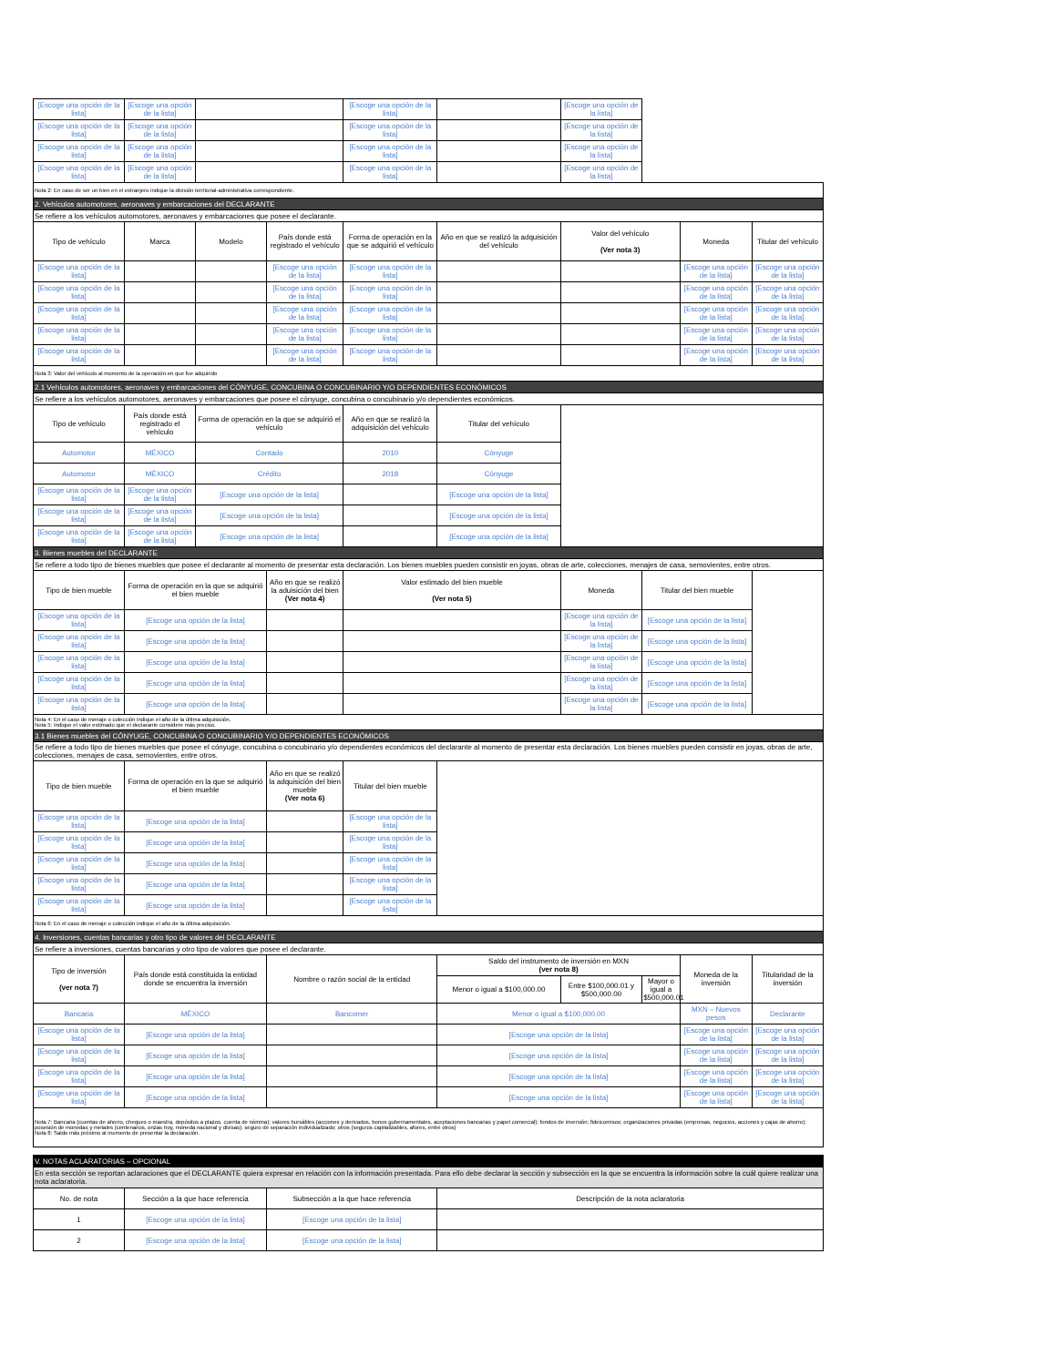| [Escoge una opción de la lista] | [Escoge una opción de la lista] | | | [Escoge una opción de la lista] | | [Escoge una opción de la lista] | | | |
| [Escoge una opción de la lista] | [Escoge una opción de la lista] | | | [Escoge una opción de la lista] | | [Escoge una opción de la lista] | | | |
| [Escoge una opción de la lista] | [Escoge una opción de la lista] | | | [Escoge una opción de la lista] | | [Escoge una opción de la lista] | | | |
| [Escoge una opción de la lista] | [Escoge una opción de la lista] | | | [Escoge una opción de la lista] | | [Escoge una opción de la lista] | | | |
| Nota 2: En caso de ser un bien en el extranjero indique la división territorial-administrativa correspondiente. | | | | | | | | | |
| 2. Vehículos automotores, aeronaves y embarcaciones del DECLARANTE | | | | | | | | | |
| Se refiere a los vehículos automotores, aeronaves y embarcaciones que posee el declarante. | | | | | | | | | |
| Tipo de vehículo | Marca | Modelo | País donde está registrado el vehículo | Forma de operación en la que se adquirió el vehículo | Año en que se realizó la adquisición del vehículo | Valor del vehículo (Ver nota 3) | | Moneda | Titular del vehículo |
| [Escoge una opción de la lista] | | | [Escoge una opción de la lista] | [Escoge una opción de la lista] | | | | [Escoge una opción de la lista] | [Escoge una opción de la lista] |
| [Escoge una opción de la lista] | | | [Escoge una opción de la lista] | [Escoge una opción de la lista] | | | | [Escoge una opción de la lista] | [Escoge una opción de la lista] |
| [Escoge una opción de la lista] | | | [Escoge una opción de la lista] | [Escoge una opción de la lista] | | | | [Escoge una opción de la lista] | [Escoge una opción de la lista] |
| [Escoge una opción de la lista] | | | [Escoge una opción de la lista] | [Escoge una opción de la lista] | | | | [Escoge una opción de la lista] | [Escoge una opción de la lista] |
| [Escoge una opción de la lista] | | | [Escoge una opción de la lista] | [Escoge una opción de la lista] | | | | [Escoge una opción de la lista] | [Escoge una opción de la lista] |
| Nota 3: Valor del vehículo al momento de la operación en que fue adquirido | | | | | | | | | |
| 2.1 Vehículos automotores, aeronaves y embarcaciones del CÓNYUGE, CONCUBINA O CONCUBINARIO Y/O DEPENDIENTES ECONÓMICOS | | | | | | | | | |
| Se refiere a los vehículos automotores, aeronaves y embarcaciones que posee el cónyuge, concubina o concubinario y/o dependientes económicos. | | | | | | | | | |
| Tipo de vehículo | País donde está registrado el vehículo | Forma de operación en la que se adquirió el vehículo | | Año en que se realizó la adquisición del vehículo | Titular del vehículo | | | | |
| Automotor | MÉXICO | Contado | | 2010 | Cónyuge | | | | |
| Automotor | MÉXICO | Crédito | | 2018 | Cónyuge | | | | |
| [Escoge una opción de la lista] | [Escoge una opción de la lista] | [Escoge una opción de la lista] | | | [Escoge una opción de la lista] | | | | |
| [Escoge una opción de la lista] | [Escoge una opción de la lista] | [Escoge una opción de la lista] | | | [Escoge una opción de la lista] | | | | |
| [Escoge una opción de la lista] | [Escoge una opción de la lista] | [Escoge una opción de la lista] | | | [Escoge una opción de la lista] | | | | |
| 3. Bienes muebles del DECLARANTE | | | | | | | | | |
| Se refiere a todo tipo de bienes muebles que posee el declarante al momento de presentar esta declaración. Los bienes muebles pueden consistir en joyas, obras de arte, colecciones, menajes de casa, semovientes, entre otros. | | | | | | | | | |
| Tipo de bien mueble | Forma de operación en la que se adquirió el bien mueble | | Año en que se realizó la aduisición del bien (Ver nota 4) | Valor estimado del bien mueble (Ver nota 5) | | Moneda | Titular del bien mueble | | |
| [Escoge una opción de la lista] | [Escoge una opción de la lista] | | | | | [Escoge una opción de la lista] | [Escoge una opción de la lista] | | |
| [Escoge una opción de la lista] | [Escoge una opción de la lista] | | | | | [Escoge una opción de la lista] | [Escoge una opción de la lista] | | |
| [Escoge una opción de la lista] | [Escoge una opción de la lista] | | | | | [Escoge una opción de la lista] | [Escoge una opción de la lista] | | |
| [Escoge una opción de la lista] | [Escoge una opción de la lista] | | | | | [Escoge una opción de la lista] | [Escoge una opción de la lista] | | |
| [Escoge una opción de la lista] | [Escoge una opción de la lista] | | | | | [Escoge una opción de la lista] | [Escoge una opción de la lista] | | |
| Nota 4: En el caso de menaje o colección indique el año de la última adquisición. Nota 5: Indique el valor estimado que el declarante considere más preciso. | | | | | | | | | |
| 3.1 Bienes muebles del CÓNYUGE, CONCUBINA O CONCUBINARIO Y/O DEPENDIENTES ECONÓMICOS | | | | | | | | | |
| Se refiere a todo tipo de bienes muebles que posee el cónyuge, concubina o concubinario y/o dependientes económicos del declarante al momento de presentar esta declaración. Los bienes muebles pueden consistir en joyas, obras de arte, colecciones, menajes de casa, semovientes, entre otros. | | | | | | | | | |
| Tipo de bien mueble | Forma de operación en la que se adquirió el bien mueble | | Año en que se realizó la adquisición del bien mueble (Ver nota 6) | Titular del bien mueble | | | | | |
| [Escoge una opción de la lista] | [Escoge una opción de la lista] | | | [Escoge una opción de la lista] | | | | | |
| [Escoge una opción de la lista] | [Escoge una opción de la lista] | | | [Escoge una opción de la lista] | | | | | |
| [Escoge una opción de la lista] | [Escoge una opción de la lista] | | | [Escoge una opción de la lista] | | | | | |
| [Escoge una opción de la lista] | [Escoge una opción de la lista] | | | [Escoge una opción de la lista] | | | | | |
| [Escoge una opción de la lista] | [Escoge una opción de la lista] | | | [Escoge una opción de la lista] | | | | | |
| Nota 6: En el caso de menaje o colección indique el año de la última adquisición. | | | | | | | | | |
| 4. Inversiones, cuentas bancarias y otro tipo de valores del DECLARANTE | | | | | | | | | |
| Se refiere a inversiones, cuentas bancarias y otro tipo de valores que posee el declarante. | | | | | | | | | |
| Tipo de inversión (ver nota 7) | País donde está constituida la entidad donde se encuentra la inversión | | Nombre o razón social de la entidad | | Saldo del instrumento de inversión en MXN (ver nota 8) | | | Moneda de la inversión | Titularidad de la inversión |
| | | | | | Menor o igual a $100,000.00 | Entre $100,000.01 y $500,000.00 | Mayor o igual a $500,000.01 | | |
| Bancaria | MÉXICO | | Bancomer | | Menor o igual a $100,000.00 | | | MXN – Nuevos pesos | Declarante |
| [Escoge una opción de la lista] | [Escoge una opción de la lista] | | | | [Escoge una opción de la lista] | | | [Escoge una opción de la lista] | [Escoge una opción de la lista] |
| [Escoge una opción de la lista] | [Escoge una opción de la lista] | | | | [Escoge una opción de la lista] | | | [Escoge una opción de la lista] | [Escoge una opción de la lista] |
| [Escoge una opción de la lista] | [Escoge una opción de la lista] | | | | [Escoge una opción de la lista] | | | [Escoge una opción de la lista] | [Escoge una opción de la lista] |
| [Escoge una opción de la lista] | [Escoge una opción de la lista] | | | | [Escoge una opción de la lista] | | | [Escoge una opción de la lista] | [Escoge una opción de la lista] |
| Nota 7: Bancaria (cuentas de ahorro, cheques o maestra, depósitos a plazos, cuenta de nómina); valores bursátiles (acciones y derivados, bonos gubernamentales, aceptaciones bancarias y papel comercial); fondos de inversión; fideicomisos; organizaciones privadas (empresas, negocios, acciones y cajas de ahorro); posesión de monedas y metales (centenarios, onzas troy, moneda nacional y divisas); seguro de separación individualizado; otros (seguros capitalizables, afores, entre otros) Nota 8: Saldo más próximo al momento de presentar la declaración. | | | | | | | | | |
| V. NOTAS ACLARATORIAS – OPCIONAL | | | | | | | | | |
| En esta sección se reportan aclaraciones que el DECLARANTE quiera expresar en relación con la información presentada. Para ello debe declarar la sección y subsección en la que se encuentra la información sobre la cuál quiere realizar una nota aclaratoria. | | | | | | | | | |
| No. de nota | Sección a la que hace referencia | | Subsección a la que hace referencia | | Descripción de la nota aclaratoria | | | | |
| 1 | [Escoge una opción de la lista] | | [Escoge una opción de la lista] | | | | | | |
| 2 | [Escoge una opción de la lista] | | [Escoge una opción de la lista] | | | | | | |